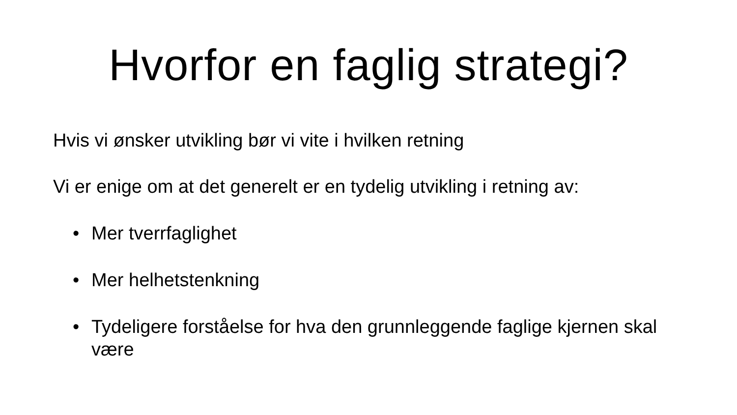Hvorfor en faglig strategi?
Hvis vi ønsker utvikling bør vi vite i hvilken retning
Vi er enige om at det generelt er en tydelig utvikling i retning av:
• Mer tverrfaglighet
• Mer helhetstenkning
• Tydeligere forståelse for hva den grunnleggende faglige kjernen skal være